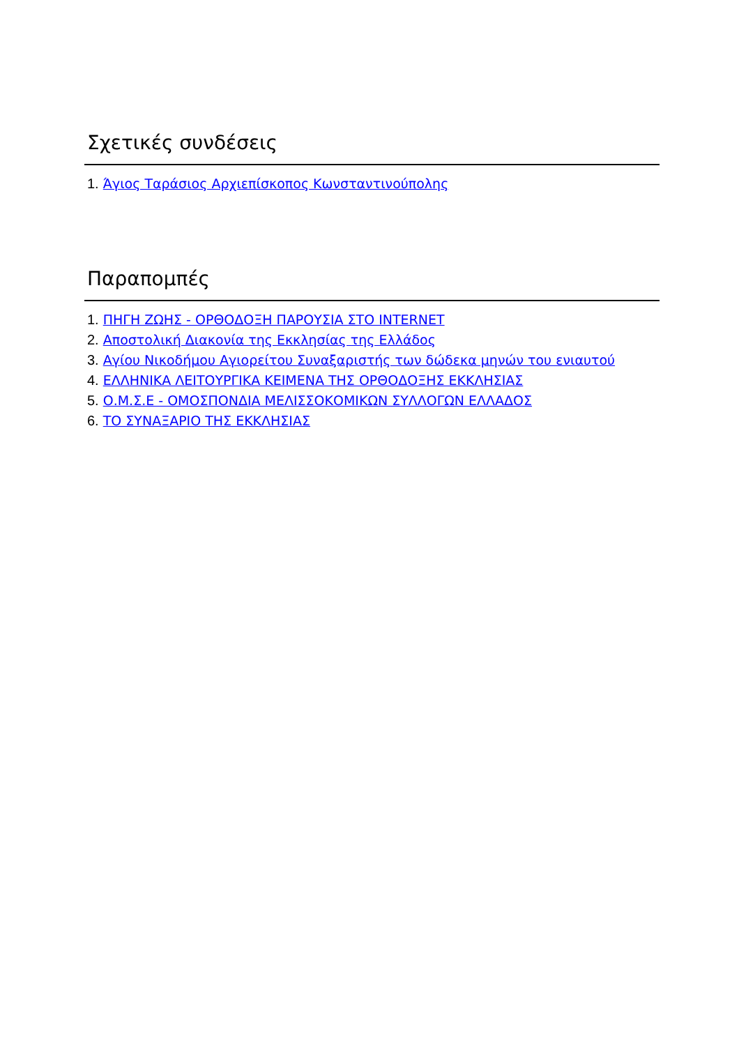Σχετικές συνδέσεις
1. Άγιος Ταράσιος Αρχιεπίσκοπος Κωνσταντινούπολης
Παραπομπές
1. ΠΗΓΗ ΖΩΗΣ - ΟΡΘΟΔΟΞΗ ΠΑΡΟΥΣΙΑ ΣΤΟ INTERNET
2. Αποστολική Διακονία της Εκκλησίας της Ελλάδος
3. Αγίου Νικοδήμου Αγιορείτου Συναξαριστής των δώδεκα μηνών του ενιαυτού
4. ΕΛΛΗΝΙΚΑ ΛΕΙΤΟΥΡΓΙΚΑ ΚΕΙΜΕΝΑ ΤΗΣ ΟΡΘΟΔΟΞΗΣ ΕΚΚΛΗΣΙΑΣ
5. Ο.Μ.Σ.Ε - ΟΜΟΣΠΟΝΔΙΑ ΜΕΛΙΣΣΟΚΟΜΙΚΩΝ ΣΥΛΛΟΓΩΝ ΕΛΛΑΔΟΣ
6. ΤΟ ΣΥΝΑΞΑΡΙΟ ΤΗΣ ΕΚΚΛΗΣΙΑΣ